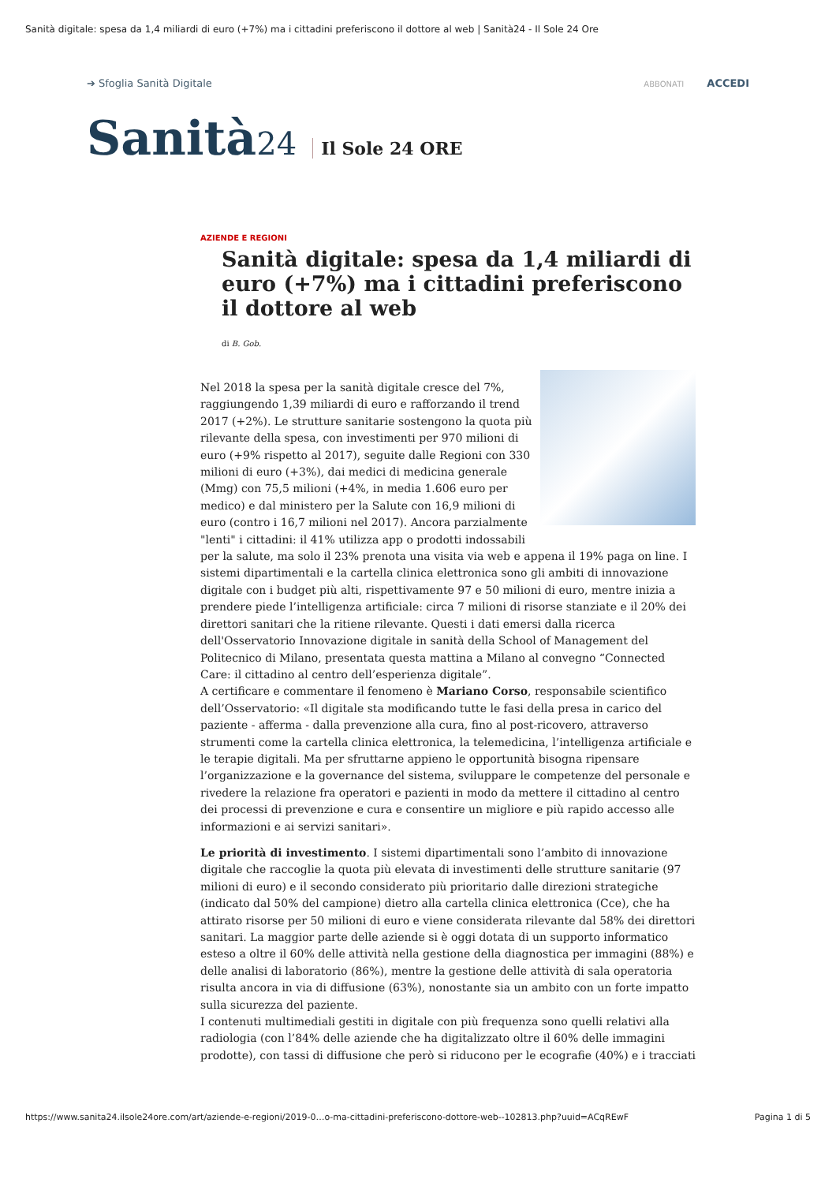Sanità digitale: spesa da 1,4 miliardi di euro (+7%) ma i cittadini preferiscono il dottore al web | Sanità24 - Il Sole 24 Ore
➔ Sfoglia Sanità Digitale ABBONATI ACCEDI
Sanità24 Il Sole 24 ORE
AZIENDE E REGIONI
Sanità digitale: spesa da 1,4 miliardi di euro (+7%) ma i cittadini preferiscono il dottore al web
di B. Gob.
Nel 2018 la spesa per la sanità digitale cresce del 7%, raggiungendo 1,39 miliardi di euro e rafforzando il trend 2017 (+2%). Le strutture sanitarie sostengono la quota più rilevante della spesa, con investimenti per 970 milioni di euro (+9% rispetto al 2017), seguite dalle Regioni con 330 milioni di euro (+3%), dai medici di medicina generale (Mmg) con 75,5 milioni (+4%, in media 1.606 euro per medico) e dal ministero per la Salute con 16,9 milioni di euro (contro i 16,7 milioni nel 2017). Ancora parzialmente "lenti" i cittadini: il 41% utilizza app o prodotti indossabili per la salute, ma solo il 23% prenota una visita via web e appena il 19% paga on line. I sistemi dipartimentali e la cartella clinica elettronica sono gli ambiti di innovazione digitale con i budget più alti, rispettivamente 97 e 50 milioni di euro, mentre inizia a prendere piede l’intelligenza artificiale: circa 7 milioni di risorse stanziate e il 20% dei direttori sanitari che la ritiene rilevante. Questi i dati emersi dalla ricerca dell'Osservatorio Innovazione digitale in sanità della School of Management del Politecnico di Milano, presentata questa mattina a Milano al convegno “Connected Care: il cittadino al centro dell’esperienza digitale”.
A certificare e commentare il fenomeno è Mariano Corso, responsabile scientifico dell’Osservatorio: «Il digitale sta modificando tutte le fasi della presa in carico del paziente - afferma - dalla prevenzione alla cura, fino al post-ricovero, attraverso strumenti come la cartella clinica elettronica, la telemedicina, l’intelligenza artificiale e le terapie digitali. Ma per sfruttarne appieno le opportunità bisogna ripensare l’organizzazione e la governance del sistema, sviluppare le competenze del personale e rivedere la relazione fra operatori e pazienti in modo da mettere il cittadino al centro dei processi di prevenzione e cura e consentire un migliore e più rapido accesso alle informazioni e ai servizi sanitari».
Le priorità di investimento. I sistemi dipartimentali sono l’ambito di innovazione digitale che raccoglie la quota più elevata di investimenti delle strutture sanitarie (97 milioni di euro) e il secondo considerato più prioritario dalle direzioni strategiche (indicato dal 50% del campione) dietro alla cartella clinica elettronica (Cce), che ha attirato risorse per 50 milioni di euro e viene considerata rilevante dal 58% dei direttori sanitari. La maggior parte delle aziende si è oggi dotata di un supporto informatico esteso a oltre il 60% delle attività nella gestione della diagnostica per immagini (88%) e delle analisi di laboratorio (86%), mentre la gestione delle attività di sala operatoria risulta ancora in via di diffusione (63%), nonostante sia un ambito con un forte impatto sulla sicurezza del paziente.
I contenuti multimediali gestiti in digitale con più frequenza sono quelli relativi alla radiologia (con l’84% delle aziende che ha digitalizzato oltre il 60% delle immagini prodotte), con tassi di diffusione che però si riducono per le ecografie (40%) e i tracciati
https://www.sanita24.ilsole24ore.com/art/aziende-e-regioni/2019-0…o-ma-cittadini-preferiscono-dottore-web--102813.php?uuid=ACqREwF Pagina 1 di 5